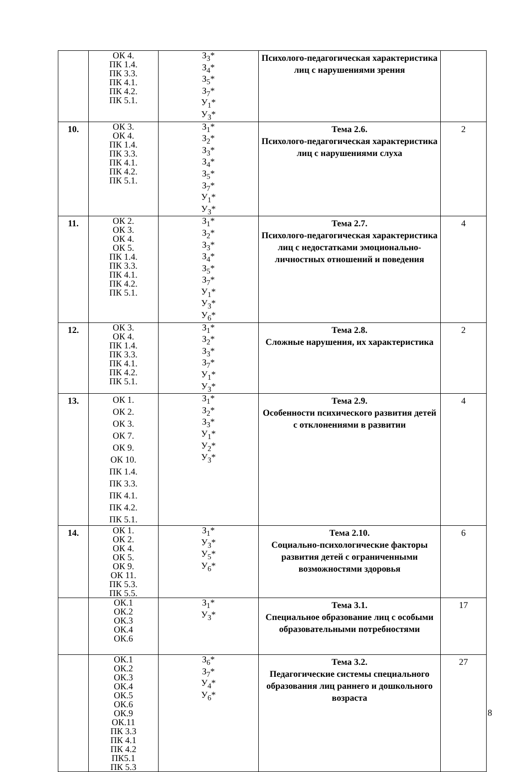| | ОК 4. ПК 1.4. ПК 3.3. ПК 4.1. ПК 4.2. ПК 5.1. | З<sub>3</sub>* З<sub>4</sub>* З<sub>5</sub>* З<sub>7</sub>* У<sub>1</sub>* У<sub>3</sub>* | Психолого-педагогическая характеристика лиц с нарушениями зрения | |
| 10. | ОК 3. ОК 4. ПК 1.4. ПК 3.3. ПК 4.1. ПК 4.2. ПК 5.1. | З<sub>1</sub>* З<sub>2</sub>* З<sub>3</sub>* З<sub>4</sub>* З<sub>5</sub>* З<sub>7</sub>* У<sub>1</sub>* У<sub>3</sub>* | Тема 2.6. Психолого-педагогическая характеристика лиц с нарушениями слуха | 2 |
| 11. | ОК 2. ОК 3. ОК 4. ОК 5. ПК 1.4. ПК 3.3. ПК 4.1. ПК 4.2. ПК 5.1. | З<sub>1</sub>* З<sub>2</sub>* З<sub>3</sub>* З<sub>4</sub>* З<sub>5</sub>* З<sub>7</sub>* У<sub>1</sub>* У<sub>3</sub>* У<sub>6</sub>* | Тема 2.7. Психолого-педагогическая характеристика лиц с недостатками эмоционально-личностных отношений и поведения | 4 |
| 12. | ОК 3. ОК 4. ПК 1.4. ПК 3.3. ПК 4.1. ПК 4.2. ПК 5.1. | З<sub>1</sub>* З<sub>2</sub>* З<sub>3</sub>* З<sub>7</sub>* У<sub>1</sub>* У<sub>3</sub>* | Тема 2.8. Сложные нарушения, их характеристика | 2 |
| 13. | ОК 1. ОК 2. ОК 3. ОК 7. ОК 9. ОК 10. ПК 1.4. ПК 3.3. ПК 4.1. ПК 4.2. ПК 5.1. | З<sub>1</sub>* З<sub>2</sub>* З<sub>3</sub>* У<sub>1</sub>* У<sub>2</sub>* У<sub>3</sub>* | Тема 2.9. Особенности психического развития детей с отклонениями в развитии | 4 |
| 14. | ОК 1. ОК 2. ОК 4. ОК 5. ОК 9. ОК 11. ПК 5.3. ПК 5.5. | З<sub>1</sub>* У<sub>3</sub>* У<sub>5</sub>* У<sub>6</sub>* | Тема 2.10. Социально-психологические факторы развития детей с ограниченными возможностями здоровья | 6 |
| | ОК.1 ОК.2 ОК.3 ОК.4 ОК.6 | З<sub>1</sub>* У<sub>3</sub>* | Тема 3.1. Специальное образование лиц с особыми образовательными потребностями | 17 |
| | ОК.1 ОК.2 ОК.3 ОК.4 ОК.5 ОК.6 ОК.9 ОК.11 ПК 3.3 ПК 4.1 ПК 4.2 ПК5.1 ПК 5.3 | З<sub>6</sub>* З<sub>7</sub>* У<sub>4</sub>* У<sub>6</sub>* | Тема 3.2. Педагогические системы специального образования лиц раннего и дошкольного возраста | 27 |
8